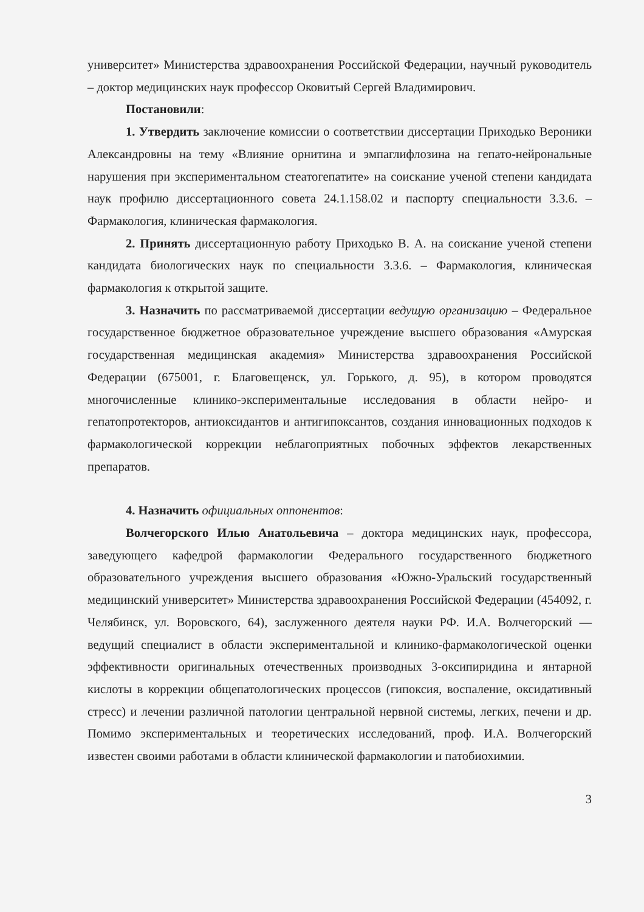университет» Министерства здравоохранения Российской Федерации, научный руководитель – доктор медицинских наук профессор Оковитый Сергей Владимирович.
Постановили:
1. Утвердить заключение комиссии о соответствии диссертации Приходько Вероники Александровны на тему «Влияние орнитина и эмпаглифлозина на гепато-нейрональные нарушения при экспериментальном стеатогепатите» на соискание ученой степени кандидата наук профилю диссертационного совета 24.1.158.02 и паспорту специальности 3.3.6. – Фармакология, клиническая фармакология.
2. Принять диссертационную работу Приходько В. А. на соискание ученой степени кандидата биологических наук по специальности 3.3.6. – Фармакология, клиническая фармакология к открытой защите.
3. Назначить по рассматриваемой диссертации ведущую организацию – Федеральное государственное бюджетное образовательное учреждение высшего образования «Амурская государственная медицинская академия» Министерства здравоохранения Российской Федерации (675001, г. Благовещенск, ул. Горького, д. 95), в котором проводятся многочисленные клинико-экспериментальные исследования в области нейро- и гепатопротекторов, антиоксидантов и антигипоксантов, создания инновационных подходов к фармакологической коррекции неблагоприятных побочных эффектов лекарственных препаратов.
4. Назначить официальных оппонентов:
Волчегорского Илью Анатольевича – доктора медицинских наук, профессора, заведующего кафедрой фармакологии Федерального государственного бюджетного образовательного учреждения высшего образования «Южно-Уральский государственный медицинский университет» Министерства здравоохранения Российской Федерации (454092, г. Челябинск, ул. Воровского, 64), заслуженного деятеля науки РФ. И.А. Волчегорский — ведущий специалист в области экспериментальной и клинико-фармакологической оценки эффективности оригинальных отечественных производных 3-оксипиридина и янтарной кислоты в коррекции общепатологических процессов (гипоксия, воспаление, оксидативный стресс) и лечении различной патологии центральной нервной системы, легких, печени и др. Помимо экспериментальных и теоретических исследований, проф. И.А. Волчегорский известен своими работами в области клинической фармакологии и патобиохимии.
3